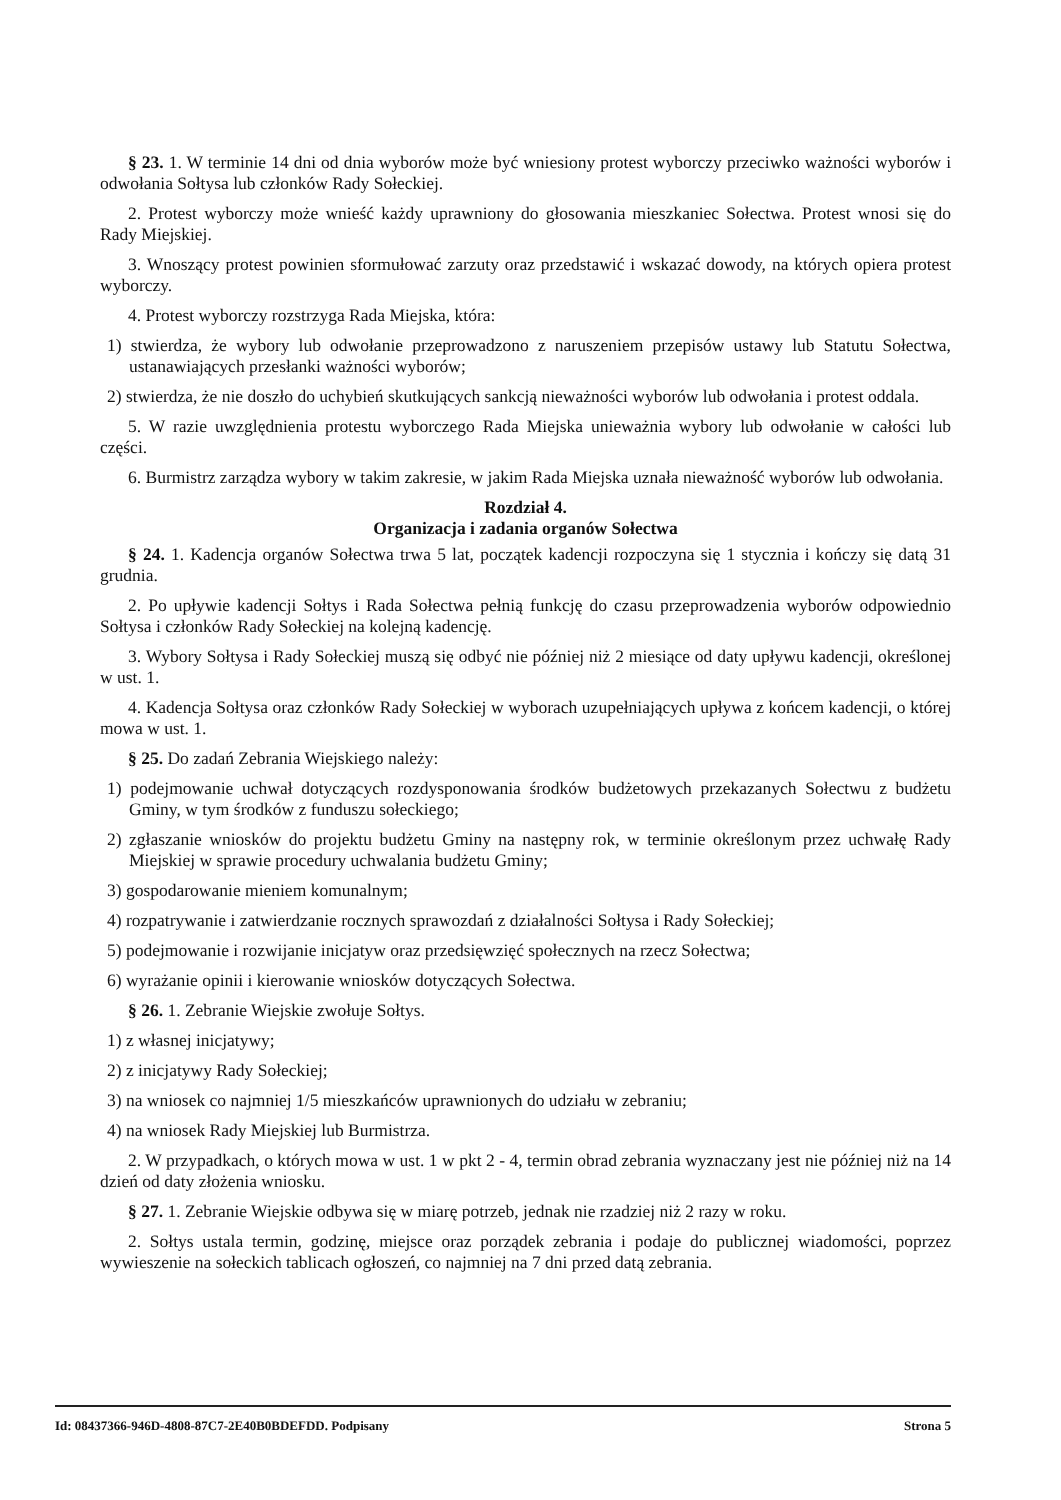§ 23. 1. W terminie 14 dni od dnia wyborów może być wniesiony protest wyborczy przeciwko ważności wyborów i odwołania Sołtysa lub członków Rady Sołeckiej.
2. Protest wyborczy może wnieść każdy uprawniony do głosowania mieszkaniec Sołectwa. Protest wnosi się do Rady Miejskiej.
3. Wnoszący protest powinien sformułować zarzuty oraz przedstawić i wskazać dowody, na których opiera protest wyborczy.
4. Protest wyborczy rozstrzyga Rada Miejska, która:
1) stwierdza, że wybory lub odwołanie przeprowadzono z naruszeniem przepisów ustawy lub Statutu Sołectwa, ustanawiających przesłanki ważności wyborów;
2) stwierdza, że nie doszło do uchybień skutkujących sankcją nieważności wyborów lub odwołania i protest oddala.
5. W razie uwzględnienia protestu wyborczego Rada Miejska unieważnia wybory lub odwołanie w całości lub części.
6. Burmistrz zarządza wybory w takim zakresie, w jakim Rada Miejska uznała nieważność wyborów lub odwołania.
Rozdział 4.
Organizacja i zadania organów Sołectwa
§ 24. 1. Kadencja organów Sołectwa trwa 5 lat, początek kadencji rozpoczyna się 1 stycznia i kończy się datą 31 grudnia.
2. Po upływie kadencji Sołtys i Rada Sołectwa pełnią funkcję do czasu przeprowadzenia wyborów odpowiednio Sołtysa i członków Rady Sołeckiej na kolejną kadencję.
3. Wybory Sołtysa i Rady Sołeckiej muszą się odbyć nie później niż 2 miesiące od daty upływu kadencji, określonej w ust. 1.
4. Kadencja Sołtysa oraz członków Rady Sołeckiej w wyborach uzupełniających upływa z końcem kadencji, o której mowa w ust. 1.
§ 25. Do zadań Zebrania Wiejskiego należy:
1) podejmowanie uchwał dotyczących rozdysponowania środków budżetowych przekazanych Sołectwu z budżetu Gminy, w tym środków z funduszu sołeckiego;
2) zgłaszanie wniosków do projektu budżetu Gminy na następny rok, w terminie określonym przez uchwałę Rady Miejskiej w sprawie procedury uchwalania budżetu Gminy;
3) gospodarowanie mieniem komunalnym;
4) rozpatrywanie i zatwierdzanie rocznych sprawozdań z działalności Sołtysa i Rady Sołeckiej;
5) podejmowanie i rozwijanie inicjatyw oraz przedsięwzięć społecznych na rzecz Sołectwa;
6) wyrażanie opinii i kierowanie wniosków dotyczących Sołectwa.
§ 26. 1. Zebranie Wiejskie zwołuje Sołtys.
1) z własnej inicjatywy;
2) z inicjatywy Rady Sołeckiej;
3) na wniosek co najmniej 1/5 mieszkańców uprawnionych do udziału w zebraniu;
4) na wniosek Rady Miejskiej lub Burmistrza.
2. W przypadkach, o których mowa w ust. 1 w pkt 2 - 4, termin obrad zebrania wyznaczany jest nie później niż na 14 dzień od daty złożenia wniosku.
§ 27. 1. Zebranie Wiejskie odbywa się w miarę potrzeb, jednak nie rzadziej niż 2 razy w roku.
2. Sołtys ustala termin, godzinę, miejsce oraz porządek zebrania i podaje do publicznej wiadomości, poprzez wywieszenie na sołeckich tablicach ogłoszeń, co najmniej na 7 dni przed datą zebrania.
Id: 08437366-946D-4808-87C7-2E40B0BDEFDD. Podpisany Strona 5